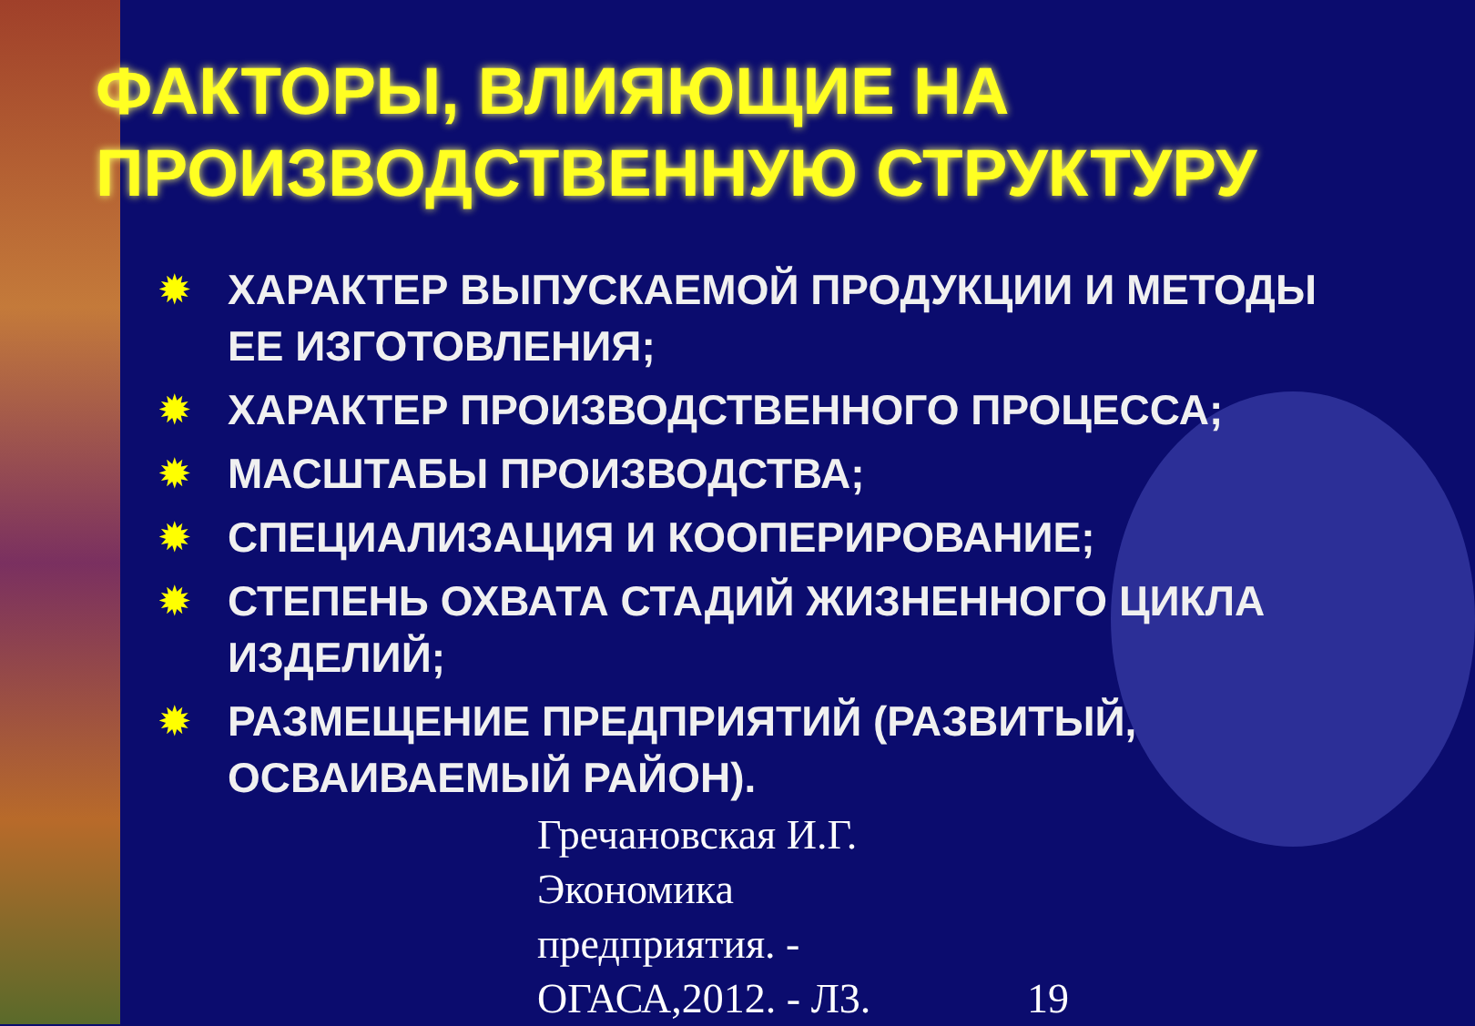ФАКТОРЫ, ВЛИЯЮЩИЕ НА ПРОИЗВОДСТВЕННУЮ СТРУКТУРУ
✹ ХАРАКТЕР ВЫПУСКАЕМОЙ ПРОДУКЦИИ И МЕТОДЫ ЕЕ ИЗГОТОВЛЕНИЯ;
✹ ХАРАКТЕР ПРОИЗВОДСТВЕННОГО ПРОЦЕССА;
✹ МАСШТАБЫ ПРОИЗВОДСТВА;
✹ СПЕЦИАЛИЗАЦИЯ И КООПЕРИРОВАНИЕ;
✹ СТЕПЕНЬ ОХВАТА СТАДИЙ ЖИЗНЕННОГО ЦИКЛА ИЗДЕЛИЙ;
✹ РАЗМЕЩЕНИЕ ПРЕДПРИЯТИЙ (РАЗВИТЫЙ, ОСВАИВАЕМЫЙ РАЙОН).
Гречановская И.Г.
Экономика
предприятия. -
ОГАСА,2012. - Л3. 19